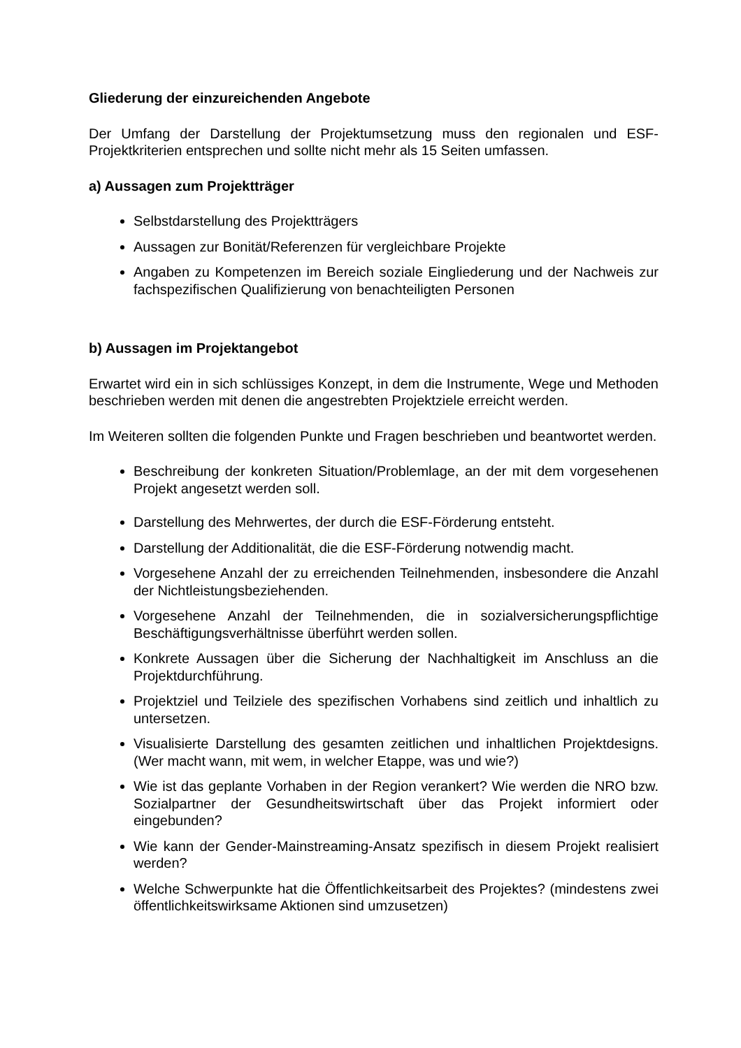Gliederung der einzureichenden Angebote
Der Umfang der Darstellung der Projektumsetzung muss den regionalen und ESF-Projektkriterien entsprechen und sollte nicht mehr als 15 Seiten umfassen.
a) Aussagen zum Projektträger
Selbstdarstellung des Projektträgers
Aussagen zur Bonität/Referenzen für vergleichbare Projekte
Angaben zu Kompetenzen im Bereich soziale Eingliederung und der Nachweis zur fachspezifischen Qualifizierung von benachteiligten Personen
b) Aussagen im Projektangebot
Erwartet wird ein in sich schlüssiges Konzept, in dem die Instrumente, Wege und Methoden beschrieben werden mit denen die angestrebten Projektziele erreicht werden.
Im Weiteren sollten die folgenden Punkte und Fragen beschrieben und beantwortet werden.
Beschreibung der konkreten Situation/Problemlage, an der mit dem vorgesehenen Projekt angesetzt werden soll.
Darstellung des Mehrwertes, der durch die ESF-Förderung entsteht.
Darstellung der Additionalität, die die ESF-Förderung notwendig macht.
Vorgesehene Anzahl der zu erreichenden Teilnehmenden, insbesondere die Anzahl der Nichtleistungsbeziehenden.
Vorgesehene Anzahl der Teilnehmenden, die in sozialversicherungspflichtige Beschäftigungsverhältnisse überführt werden sollen.
Konkrete Aussagen über die Sicherung der Nachhaltigkeit im Anschluss an die Projektdurchführung.
Projektziel und Teilziele des spezifischen Vorhabens sind zeitlich und inhaltlich zu untersetzen.
Visualisierte Darstellung des gesamten zeitlichen und inhaltlichen Projektdesigns. (Wer macht wann, mit wem, in welcher Etappe, was und wie?)
Wie ist das geplante Vorhaben in der Region verankert? Wie werden die NRO bzw. Sozialpartner der Gesundheitswirtschaft über das Projekt informiert oder eingebunden?
Wie kann der Gender-Mainstreaming-Ansatz spezifisch in diesem Projekt realisiert werden?
Welche Schwerpunkte hat die Öffentlichkeitsarbeit des Projektes? (mindestens zwei öffentlichkeitswirksame Aktionen sind umzusetzen)